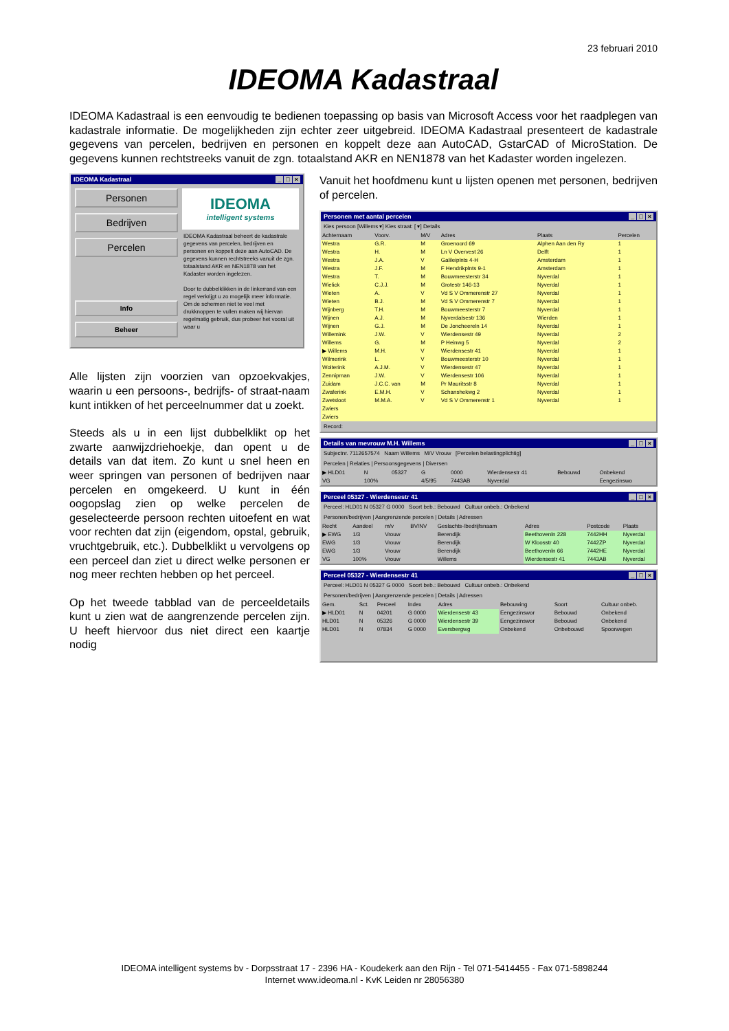23 februari 2010
IDEOMA Kadastraal
IDEOMA Kadastraal is een eenvoudig te bedienen toepassing op basis van Microsoft Access voor het raadplegen van kadastrale informatie. De mogelijkheden zijn echter zeer uitgebreid. IDEOMA Kadastraal presenteert de kadastrale gegevens van percelen, bedrijven en personen en koppelt deze aan AutoCAD, GstarCAD of MicroStation. De gegevens kunnen rechtstreeks vanuit de zgn. totaalstand AKR en NEN1878 van het Kadaster worden ingelezen.
IDEOMA Kadastraal _ □ ×
Personen
Bedrijven
Percelen
Info
Beheer
IDEOMA
intelligent systems
IDEOMA Kadastraal beheert de kadastrale gegevens van percelen, bedrijven en personen en koppelt deze aan AutoCAD. De gegevens kunnen rechtstreeks vanuit de zgn. totaalstand AKR en NEN1878 van het Kadaster worden ingelezen.
Door te dubbelklikken in de linkerrand van een regel verkrijgt u zo mogelijk meer informatie. Om de schermen niet te veel met drukknoppen te vullen maken wij hiervan regelmatig gebruik, dus probeer het vooral uit waar u
Alle lijsten zijn voorzien van opzoekvakjes, waarin u een persoons-, bedrijfs- of straat-naam kunt intikken of het perceelnummer dat u zoekt.
Steeds als u in een lijst dubbelklikt op het zwarte aanwijzdriehoekje, dan opent u de details van dat item. Zo kunt u snel heen en weer springen van personen of bedrijven naar percelen en omgekeerd. U kunt in één oogopslag zien op welke percelen de geselecteerde persoon rechten uitoefent en wat voor rechten dat zijn (eigendom, opstal, gebruik, vruchtgebruik, etc.). Dubbelklikt u vervolgens op een perceel dan ziet u direct welke personen er nog meer rechten hebben op het perceel.
Op het tweede tabblad van de perceeldetails kunt u zien wat de aangrenzende percelen zijn. U heeft hiervoor dus niet direct een kaartje nodig
Vanuit het hoofdmenu kunt u lijsten openen met personen, bedrijven of percelen.
Personen met aantal percelen _ □ ×
Kies persoon [Willems ▾] Kies straat: [ ▾] Details
| Achternaam | Voorv. | M/V | Adres | Plaats | Percelen |
| --- | --- | --- | --- | --- | --- |
| Westra | G.R. | M | Groenoord 69 | Alphen Aan den Ry | 1 |
| Westra | H. | M | Ln V Overvest 26 | Delft | 1 |
| Westra | J.A. | V | Galileiplnts 4-H | Amsterdam | 1 |
| Westra | J.F. | M | F Hendrikplnts 9-1 | Amsterdam | 1 |
| Westra | T. | M | Bouwmeesterstr 34 | Nyverdal | 1 |
| Wielick | C.J.J. | M | Grotestr 146-13 | Nyverdal | 1 |
| Wieten | A. | V | Vd S V Ommerenstr 27 | Nyverdal | 1 |
| Wieten | B.J. | M | Vd S V Ommerenstr 7 | Nyverdal | 1 |
| Wijnberg | T.H. | M | Bouwmeesterstr 7 | Nyverdal | 1 |
| Wijnen | A.J. | M | Nyverdalsestr 136 | Wierden | 1 |
| Wijnen | G.J. | M | De Joncheereln 14 | Nyverdal | 1 |
| Willemink | J.W. | V | Wierdensestr 49 | Nyverdal | 2 |
| Willems | G. | M | P Heinwg 5 | Nyverdal | 2 |
| ▶ Willems | M.H. | V | Wierdensestr 41 | Nyverdal | 1 |
| Wilmerink | L. | V | Bouwmeesterstr 10 | Nyverdal | 1 |
| Wolterink | A.J.M. | V | Wierdensestr 47 | Nyverdal | 1 |
| Zennipman | J.W. | V | Wierdensestr 106 | Nyverdal | 1 |
| Zuidam | J.C.C. van | M | Pr Mauritsstr 8 | Nyverdal | 1 |
| Zwaferink | E.M.H. | V | Schanshekwg 2 | Nyverdal | 1 |
| Zwetsloot | M.M.A. | V | Vd S V Ommerenstr 1 | Nyverdal | 1 |
| Zwiers | | | | | |
| Zwiers | | | | | |
Record:
Details van mevrouw M.H. Willems _ □ ×
Subjectnr. 7112657574 Naam Willems M/V Vrouw [Percelen belastingplichtig]
Percelen | Relaties | Persoonsgegevens | Diversen
| ▶ HLD01 | N | 05327 | G | 0000 | Wierdensestr 41 | Bebouwd | Onbekend |
| VG | 100% | | 4/5/95 | 7443AB | Nyverdal | | Eengezinswo |
Perceel 05327 - Wierdensestr 41 _ □ ×
Perceel: HLD01 N 05327 G 0000 Soort beb.: Bebouwd Cultuur onbeb.: Onbekend
Personen/bedrijven | Aangrenzende percelen | Details | Adressen
| Recht | Aandeel | m/v | BV/NV | Geslachts-/bedrijfsnaam | Adres | Postcode | Plaats |
| --- | --- | --- | --- | --- | --- | --- | --- |
| ▶ EWG | 1/3 | Vrouw | | Berendijk | Beethovenln 228 | 7442HH | Nyverdal |
| EWG | 1/3 | Vrouw | | Berendijk | W Kloosstr 40 | 7442ZP | Nyverdal |
| EWG | 1/3 | Vrouw | | Berendijk | Beethovenln 66 | 7442HE | Nyverdal |
| VG | 100% | Vrouw | | Willems | Wierdensestr 41 | 7443AB | Nyverdal |
Perceel 05327 - Wierdensestr 41 _ □ ×
Perceel: HLD01 N 05327 G 0000 Soort beb.: Bebouwd Cultuur onbeb.: Onbekend
Personen/bedrijven | Aangrenzende percelen | Details | Adressen
| Gem. | Sct. | Perceel | Index | Adres | Bebouwing | Soort | Cultuur onbeb. |
| --- | --- | --- | --- | --- | --- | --- | --- |
| ▶ HLD01 | N | 04201 | G 0000 | Wierdensestr 43 | Eengezinswor | Bebouwd | Onbekend |
| HLD01 | N | 05326 | G 0000 | Wierdensestr 39 | Eengezinswor | Bebouwd | Onbekend |
| HLD01 | N | 07834 | G 0000 | Eversbergwg | Onbekend | Onbebouwd | Spoorwegen |
IDEOMA intelligent systems bv - Dorpsstraat 17 - 2396 HA - Koudekerk aan den Rijn - Tel 071-5414455 - Fax 071-5898244
Internet www.ideoma.nl - KvK Leiden nr 28056380